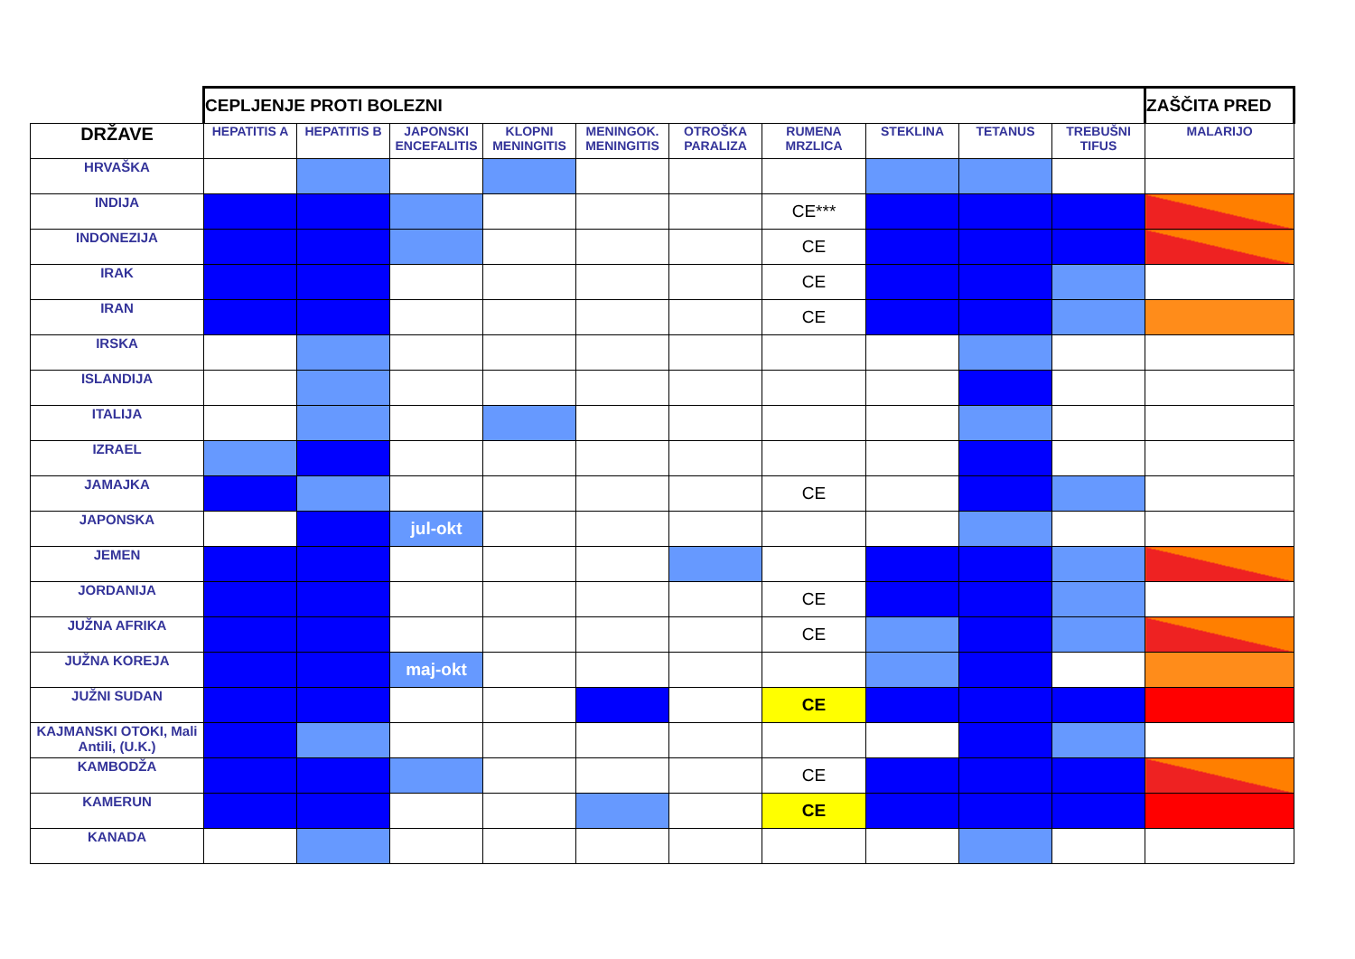| | CEPLJENJE PROTI BOLEZNI | | | | | | | | | | ZAŠČITA PRED |
| DRŽAVE | HEPATITIS A | HEPATITIS B | JAPONSKI ENCEFALITIS | KLOPNI MENINGITIS | MENINGOK. MENINGITIS | OTROŠKA PARALIZA | RUMENA MRZLICA | STEKLINA | TETANUS | TREBUŠNI TIFUS | MALARIJO |
| HRVAŠKA | | | | | | | | | | | |
| INDIJA | | | | | | | CE*** | | | | |
| INDONEZIJA | | | | | | | CE | | | | |
| IRAK | | | | | | | CE | | | | |
| IRAN | | | | | | | CE | | | | |
| IRSKA | | | | | | | | | | | |
| ISLANDIJA | | | | | | | | | | | |
| ITALIJA | | | | | | | | | | | |
| IZRAEL | | | | | | | | | | | |
| JAMAJKA | | | | | | | CE | | | | |
| JAPONSKA | | | jul-okt | | | | | | | | |
| JEMEN | | | | | | | | | | | |
| JORDANIJA | | | | | | | CE | | | | |
| JUŽNA AFRIKA | | | | | | | CE | | | | |
| JUŽNA KOREJA | | | maj-okt | | | | | | | | |
| JUŽNI SUDAN | | | | | | | CE | | | | |
| KAJMANSKI OTOKI, Mali Antili, (U.K.) | | | | | | | | | | | |
| KAMBODŽA | | | | | | | CE | | | | |
| KAMERUN | | | | | | | CE | | | | |
| KANADA | | | | | | | | | | | |